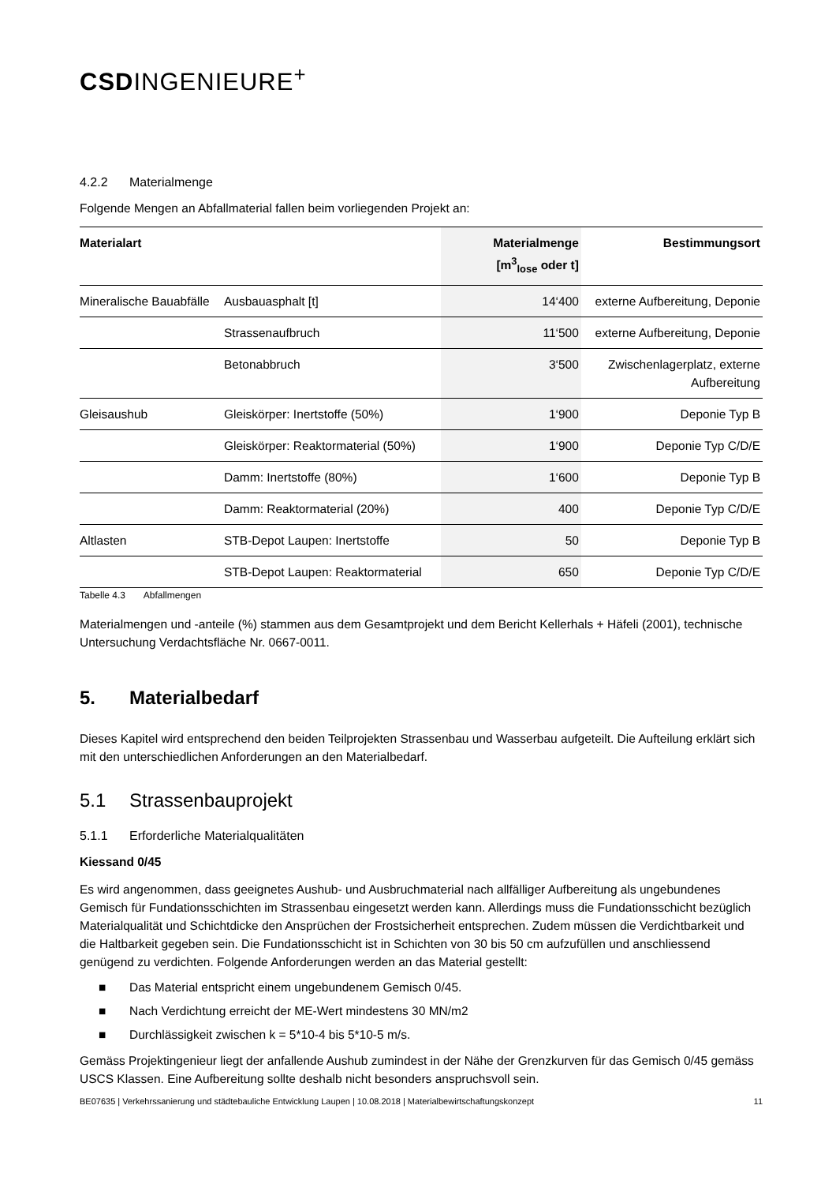CSDINGENIEURE<sup>+</sup>
4.2.2 Materialmenge
Folgende Mengen an Abfallmaterial fallen beim vorliegenden Projekt an:
| Materialart | | Materialmenge [m<sup>3</sup><sub>lose</sub> oder t] | Bestimmungsort |
| --- | --- | --- | --- |
| Mineralische Bauabfälle | Ausbauasphalt [t] | 14‘400 | externe Aufbereitung, Deponie |
| | Strassenaufbruch | 11‘500 | externe Aufbereitung, Deponie |
| | Betonabbruch | 3‘500 | Zwischenlagerplatz, externe Aufbereitung |
| Gleisaushub | Gleiskörper: Inertstoffe (50%) | 1‘900 | Deponie Typ B |
| | Gleiskörper: Reaktormaterial (50%) | 1‘900 | Deponie Typ C/D/E |
| | Damm: Inertstoffe (80%) | 1‘600 | Deponie Typ B |
| | Damm: Reaktormaterial (20%) | 400 | Deponie Typ C/D/E |
| Altlasten | STB-Depot Laupen: Inertstoffe | 50 | Deponie Typ B |
| | STB-Depot Laupen: Reaktormaterial | 650 | Deponie Typ C/D/E |
Tabelle 4.3 Abfallmengen
Materialmengen und -anteile (%) stammen aus dem Gesamtprojekt und dem Bericht Kellerhals + Häfeli (2001), technische Untersuchung Verdachtsfläche Nr. 0667-0011.
5. Materialbedarf
Dieses Kapitel wird entsprechend den beiden Teilprojekten Strassenbau und Wasserbau aufgeteilt. Die Aufteilung erklärt sich mit den unterschiedlichen Anforderungen an den Materialbedarf.
5.1 Strassenbauprojekt
5.1.1 Erforderliche Materialqualitäten
Kiessand 0/45
Es wird angenommen, dass geeignetes Aushub- und Ausbruchmaterial nach allfälliger Aufbereitung als ungebundenes Gemisch für Fundationsschichten im Strassenbau eingesetzt werden kann. Allerdings muss die Fundationsschicht bezüglich Materialqualität und Schichtdicke den Ansprüchen der Frostsicherheit entsprechen. Zudem müssen die Verdichtbarkeit und die Haltbarkeit gegeben sein. Die Fundationsschicht ist in Schichten von 30 bis 50 cm aufzufüllen und anschliessend genügend zu verdichten. Folgende Anforderungen werden an das Material gestellt:
■ Das Material entspricht einem ungebundenem Gemisch 0/45.
■ Nach Verdichtung erreicht der ME-Wert mindestens 30 MN/m2
■ Durchlässigkeit zwischen k = 5*10-4 bis 5*10-5 m/s.
Gemäss Projektingenieur liegt der anfallende Aushub zumindest in der Nähe der Grenzkurven für das Gemisch 0/45 gemäss USCS Klassen. Eine Aufbereitung sollte deshalb nicht besonders anspruchsvoll sein.
BE07635 | Verkehrssanierung und städtebauliche Entwicklung Laupen | 10.08.2018 | Materialbewirtschaftungskonzept 11